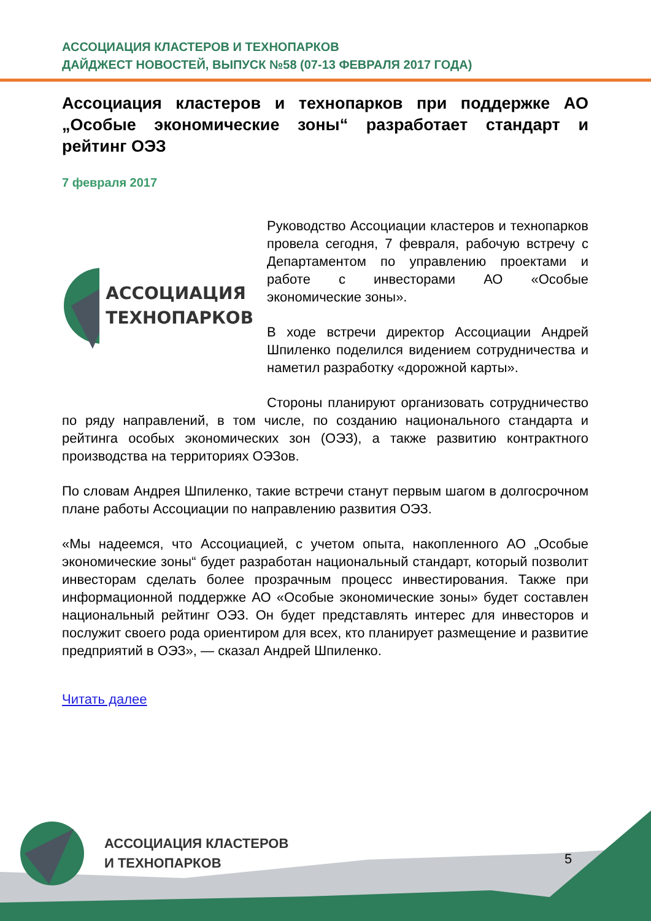АССОЦИАЦИЯ КЛАСТЕРОВ И ТЕХНОПАРКОВ
ДАЙДЖЕСТ НОВОСТЕЙ, ВЫПУСК №58 (07-13 ФЕВРАЛЯ 2017 ГОДА)
Ассоциация кластеров и технопарков при поддержке АО „Особые экономические зоны“ разработает стандарт и рейтинг ОЭЗ
7 февраля 2017
АССОЦИАЦИЯ
ТЕХНОПАРКОВ
Руководство Ассоциации кластеров и технопарков провела сегодня, 7 февраля, рабочую встречу с Департаментом по управлению проектами и работе с инвесторами АО «Особые экономические зоны».
В ходе встречи директор Ассоциации Андрей Шпиленко поделился видением сотрудничества и наметил разработку «дорожной карты».
Стороны планируют организовать сотрудничество по ряду направлений, в том числе, по созданию национального стандарта и рейтинга особых экономических зон (ОЭЗ), а также развитию контрактного производства на территориях ОЭЗов.
По словам Андрея Шпиленко, такие встречи станут первым шагом в долгосрочном плане работы Ассоциации по направлению развития ОЭЗ.
«Мы надеемся, что Ассоциацией, с учетом опыта, накопленного АО „Особые экономические зоны“ будет разработан национальный стандарт, который позволит инвесторам сделать более прозрачным процесс инвестирования. Также при информационной поддержке АО «Особые экономические зоны» будет составлен национальный рейтинг ОЭЗ. Он будет представлять интерес для инвесторов и послужит своего рода ориентиром для всех, кто планирует размещение и развитие предприятий в ОЭЗ», — сказал Андрей Шпиленко.
Читать далее
АССОЦИАЦИЯ КЛАСТЕРОВ
И ТЕХНОПАРКОВ
5